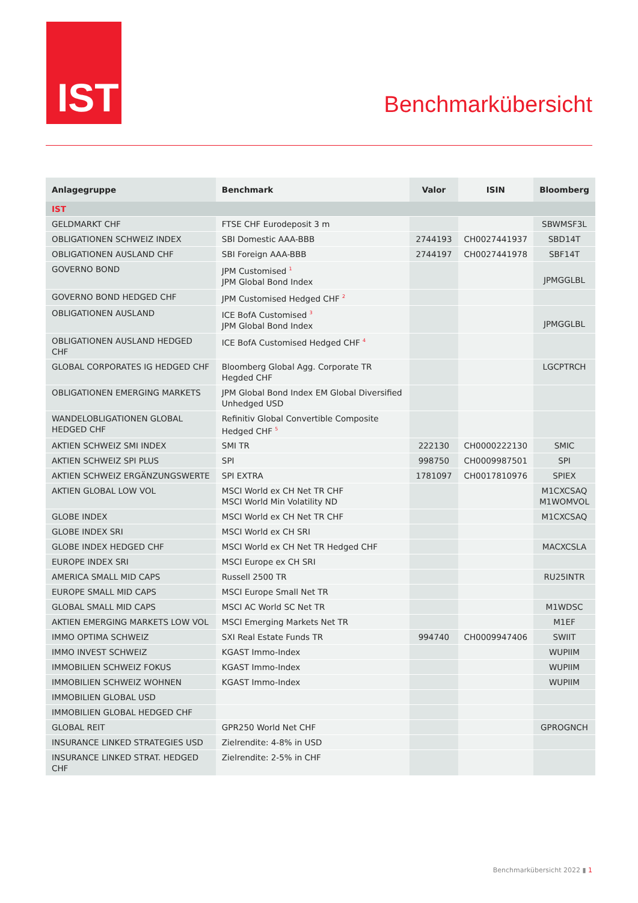IST
Benchmarkübersicht
| Anlagegruppe | Benchmark | Valor | ISIN | Bloomberg |
| --- | --- | --- | --- | --- |
| IST | | | | |
| GELDMARKT CHF | FTSE CHF Eurodeposit 3 m | | | SBWMSF3L |
| OBLIGATIONEN SCHWEIZ INDEX | SBI Domestic AAA-BBB | 2744193 | CH0027441937 | SBD14T |
| OBLIGATIONEN AUSLAND CHF | SBI Foreign AAA-BBB | 2744197 | CH0027441978 | SBF14T |
| GOVERNO BOND | JPM Customised <sup>1</sup> JPM Global Bond Index | | | JPMGGLBL |
| GOVERNO BOND HEDGED CHF | JPM Customised Hedged CHF <sup>2</sup> | | | |
| OBLIGATIONEN AUSLAND | ICE BofA Customised <sup>3</sup> JPM Global Bond Index | | | JPMGGLBL |
| OBLIGATIONEN AUSLAND HEDGED CHF | ICE BofA Customised Hedged CHF <sup>4</sup> | | | |
| GLOBAL CORPORATES IG HEDGED CHF | Bloomberg Global Agg. Corporate TR Hegded CHF | | | LGCPTRCH |
| OBLIGATIONEN EMERGING MARKETS | JPM Global Bond Index EM Global Diversified Unhedged USD | | | |
| WANDELOBLIGATIONEN GLOBAL HEDGED CHF | Refinitiv Global Convertible Composite Hedged CHF <sup>5</sup> | | | |
| AKTIEN SCHWEIZ SMI INDEX | SMI TR | 222130 | CH0000222130 | SMIC |
| AKTIEN SCHWEIZ SPI PLUS | SPI | 998750 | CH0009987501 | SPI |
| AKTIEN SCHWEIZ ERGÄNZUNGSWERTE | SPI EXTRA | 1781097 | CH0017810976 | SPIEX |
| AKTIEN GLOBAL LOW VOL | MSCI World ex CH Net TR CHF MSCI World Min Volatility ND | | | M1CXCSAQ M1WOMVOL |
| GLOBE INDEX | MSCI World ex CH Net TR CHF | | | M1CXCSAQ |
| GLOBE INDEX SRI | MSCI World ex CH SRI | | | |
| GLOBE INDEX HEDGED CHF | MSCI World ex CH Net TR Hedged CHF | | | MACXCSLA |
| EUROPE INDEX SRI | MSCI Europe ex CH SRI | | | |
| AMERICA SMALL MID CAPS | Russell 2500 TR | | | RU25INTR |
| EUROPE SMALL MID CAPS | MSCI Europe Small Net TR | | | |
| GLOBAL SMALL MID CAPS | MSCI AC World SC Net TR | | | M1WDSC |
| AKTIEN EMERGING MARKETS LOW VOL | MSCI Emerging Markets Net TR | | | M1EF |
| IMMO OPTIMA SCHWEIZ | SXI Real Estate Funds TR | 994740 | CH0009947406 | SWIIT |
| IMMO INVEST SCHWEIZ | KGAST Immo-Index | | | WUPIIM |
| IMMOBILIEN SCHWEIZ FOKUS | KGAST Immo-Index | | | WUPIIM |
| IMMOBILIEN SCHWEIZ WOHNEN | KGAST Immo-Index | | | WUPIIM |
| IMMOBILIEN GLOBAL USD | | | | |
| IMMOBILIEN GLOBAL HEDGED CHF | | | | |
| GLOBAL REIT | GPR250 World Net CHF | | | GPROGNCH |
| INSURANCE LINKED STRATEGIES USD | Zielrendite: 4-8% in USD | | | |
| INSURANCE LINKED STRAT. HEDGED CHF | Zielrendite: 2-5% in CHF | | | |
Benchmarkübersicht 2022 ▮ 1